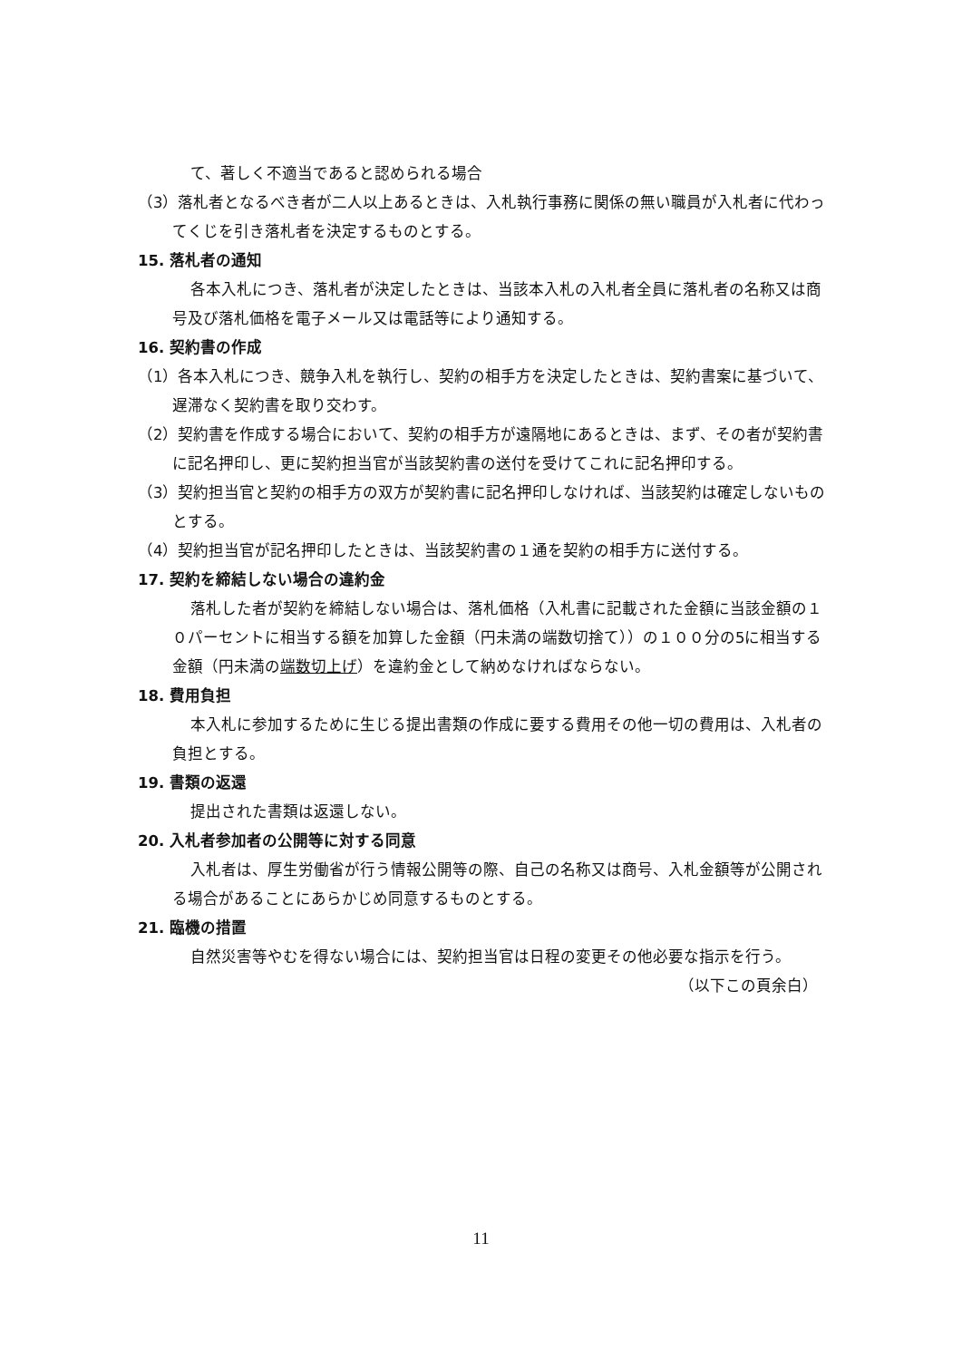て、著しく不適当であると認められる場合
（3）落札者となるべき者が二人以上あるときは、入札執行事務に関係の無い職員が入札者に代わってくじを引き落札者を決定するものとする。
15. 落札者の通知
各本入札につき、落札者が決定したときは、当該本入札の入札者全員に落札者の名称又は商号及び落札価格を電子メール又は電話等により通知する。
16. 契約書の作成
（1）各本入札につき、競争入札を執行し、契約の相手方を決定したときは、契約書案に基づいて、遅滞なく契約書を取り交わす。
（2）契約書を作成する場合において、契約の相手方が遠隔地にあるときは、まず、その者が契約書に記名押印し、更に契約担当官が当該契約書の送付を受けてこれに記名押印する。
（3）契約担当官と契約の相手方の双方が契約書に記名押印しなければ、当該契約は確定しないものとする。
（4）契約担当官が記名押印したときは、当該契約書の１通を契約の相手方に送付する。
17. 契約を締結しない場合の違約金
落札した者が契約を締結しない場合は、落札価格（入札書に記載された金額に当該金額の１０パーセントに相当する額を加算した金額（円未満の端数切捨て））の１００分の5に相当する金額（円未満の端数切上げ）を違約金として納めなければならない。
18. 費用負担
本入札に参加するために生じる提出書類の作成に要する費用その他一切の費用は、入札者の負担とする。
19. 書類の返還
提出された書類は返還しない。
20. 入札者参加者の公開等に対する同意
入札者は、厚生労働省が行う情報公開等の際、自己の名称又は商号、入札金額等が公開される場合があることにあらかじめ同意するものとする。
21. 臨機の措置
自然災害等やむを得ない場合には、契約担当官は日程の変更その他必要な指示を行う。
（以下この頁余白）
11